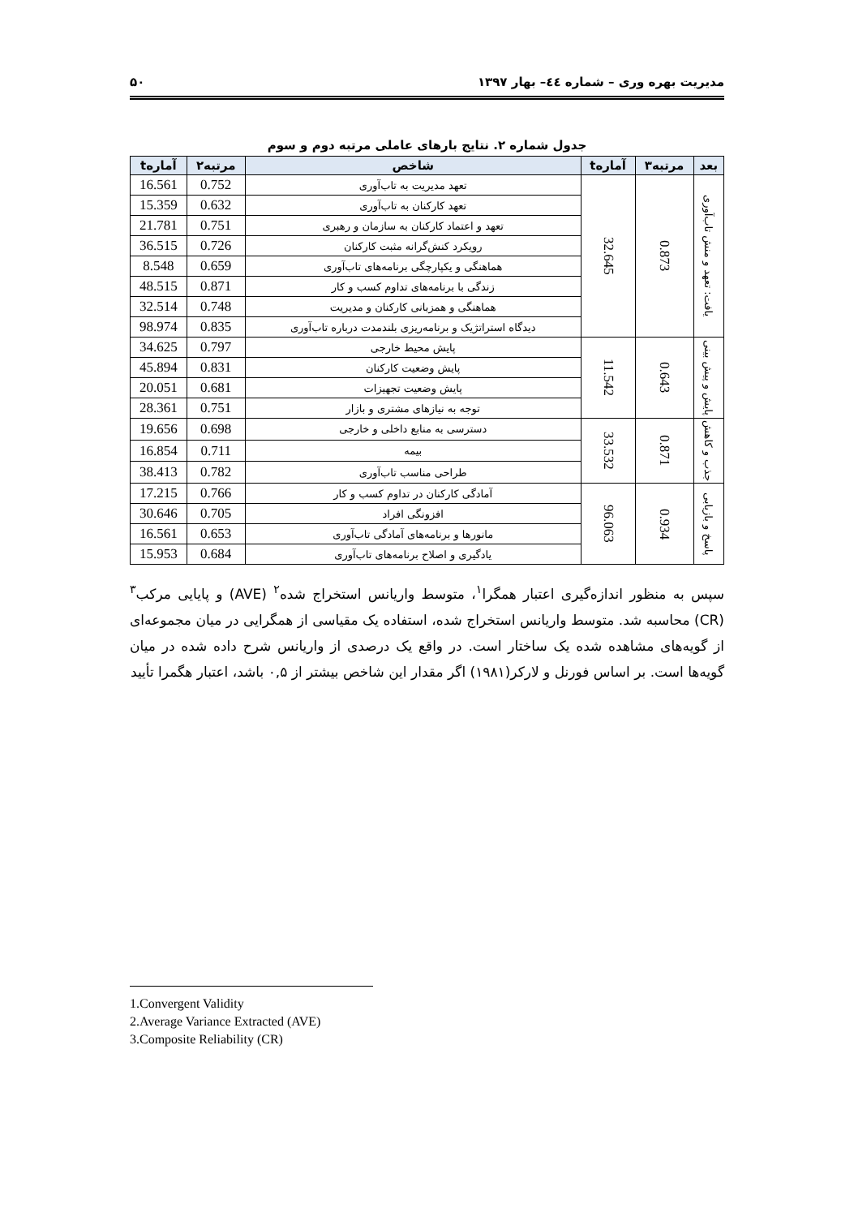مدیریت بهره وری – شماره ٤٤– بهار ۱۳۹۷ ۵۰
جدول شماره ۲. نتایج بارهای عاملی مرتبه دوم و سوم
| بعد | مرتبه۳ | آمارهt | شاخص | مرتبه۲ | آمارهt |
| --- | --- | --- | --- | --- | --- |
| یافت: تعهد و منش تاب‌آوری | 0.873 | 32.645 | تعهد مدیریت به تاب‌آوری | 0.752 | 16.561 |
| | | | تعهد کارکنان به تاب‌آوری | 0.632 | 15.359 |
| | | | تعهد و اعتماد کارکنان به سازمان و رهبری | 0.751 | 21.781 |
| | | | رویکرد کنش‌گرانه مثبت کارکنان | 0.726 | 36.515 |
| | | | هماهنگی و یکپارچگی برنامه‌های تاب‌آوری | 0.659 | 8.548 |
| | | | زندگی با برنامه‌های تداوم کسب و کار | 0.871 | 48.515 |
| | | | هماهنگی و همزبانی کارکنان و مدیریت | 0.748 | 32.514 |
| | | | دیدگاه استراتژیک و برنامه‌ریزی بلندمدت درباره تاب‌آوری | 0.835 | 98.974 |
| پایش و پیش بینی | 0.643 | 11.542 | پایش محیط خارجی | 0.797 | 34.625 |
| | | | پایش وضعیت کارکنان | 0.831 | 45.894 |
| | | | پایش وضعیت تجهیزات | 0.681 | 20.051 |
| | | | توجه به نیازهای مشتری و بازار | 0.751 | 28.361 |
| جذب و کاهش | 0.871 | 33.532 | دسترسی به منابع داخلی و خارجی | 0.698 | 19.656 |
| | | | بیمه | 0.711 | 16.854 |
| | | | طراحی مناسب تاب‌آوری | 0.782 | 38.413 |
| پاسخ و بازیابی | 0.934 | 96.063 | آمادگی کارکنان در تداوم کسب و کار | 0.766 | 17.215 |
| | | | افزونگی افراد | 0.705 | 30.646 |
| | | | مانورها و برنامه‌های آمادگی تاب‌آوری | 0.653 | 16.561 |
| | | | یادگیری و اصلاح برنامه‌های تاب‌آوری | 0.684 | 15.953 |
سپس به منظور اندازه‌گیری اعتبار همگرا<sup>۱</sup>، متوسط واریانس استخراج شده<sup>۲</sup> (AVE) و پایایی مرکب<sup>۳</sup> (CR) محاسبه شد. متوسط واریانس استخراج شده، استفاده یک مقیاسی از همگرایی در میان مجموعه‌ای از گویه‌های مشاهده شده یک ساختار است. در واقع یک درصدی از واریانس شرح داده شده در میان گویه‌ها است. بر اساس فورنل و لارکر(۱۹۸۱) اگر مقدار این شاخص بیشتر از ۰,۵ باشد، اعتبار هگمرا تأیید
1.Convergent Validity
2.Average Variance Extracted (AVE)
3.Composite Reliability (CR)